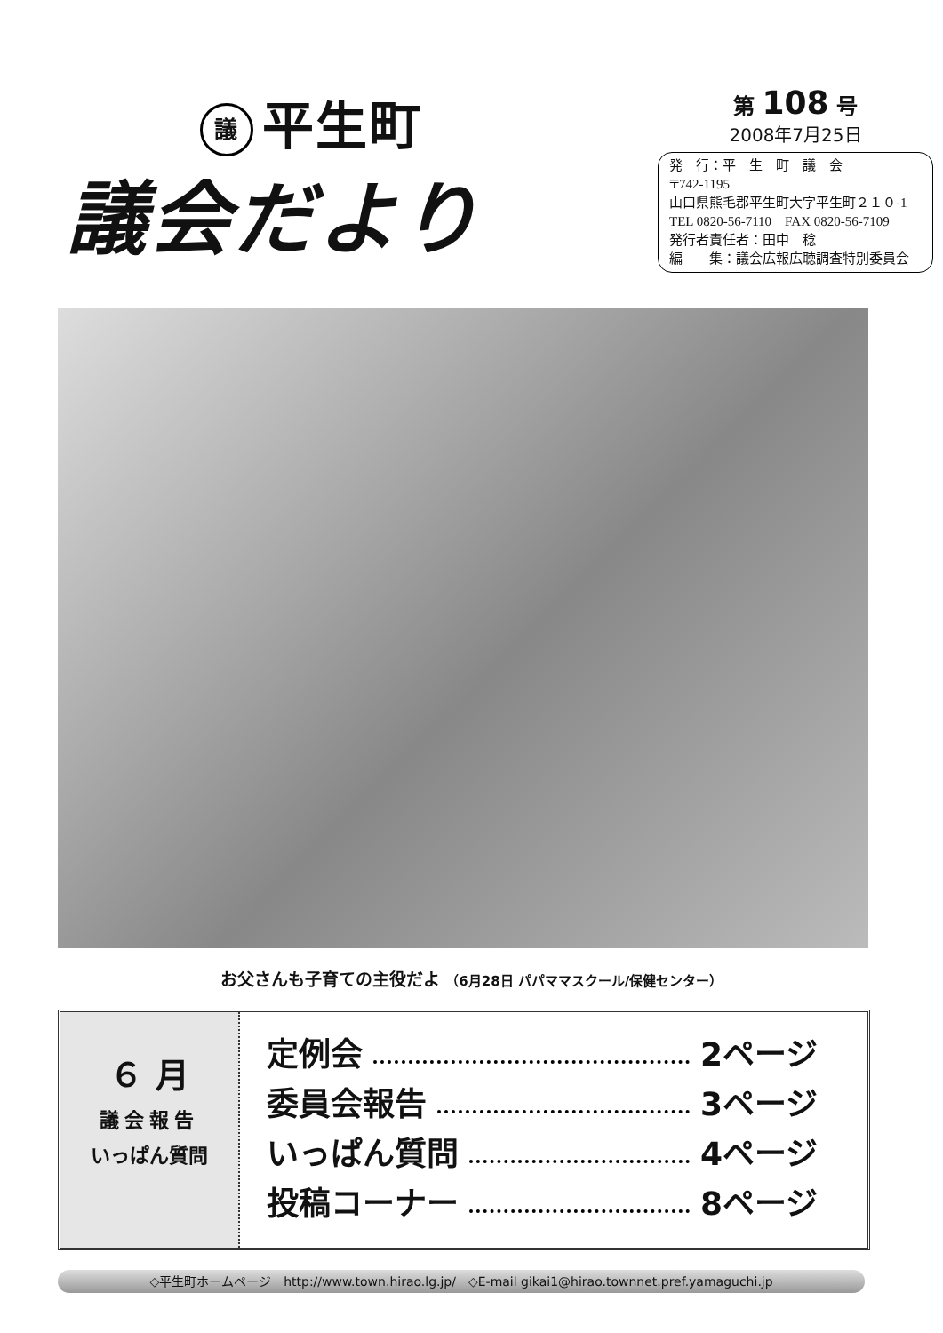議平生町
議会だより
第 108 号
2008年7月25日
発　行：平　生　町　議　会
〒742-1195
山口県熊毛郡平生町大字平生町２１０-1
TEL 0820-56-7110　FAX 0820-56-7109
発行者責任者：田中　稔
編　　集：議会広報広聴調査特別委員会
お父さんも子育ての主役だよ （6月28日 パパママスクール/保健センター）
６ 月
議会報告
いっぱん質問
定例会 2ページ
委員会報告 3ページ
いっぱん質問 4ページ
投稿コーナー 8ページ
◇平生町ホームページ　http://www.town.hirao.lg.jp/　◇E-mail gikai1@hirao.townnet.pref.yamaguchi.jp